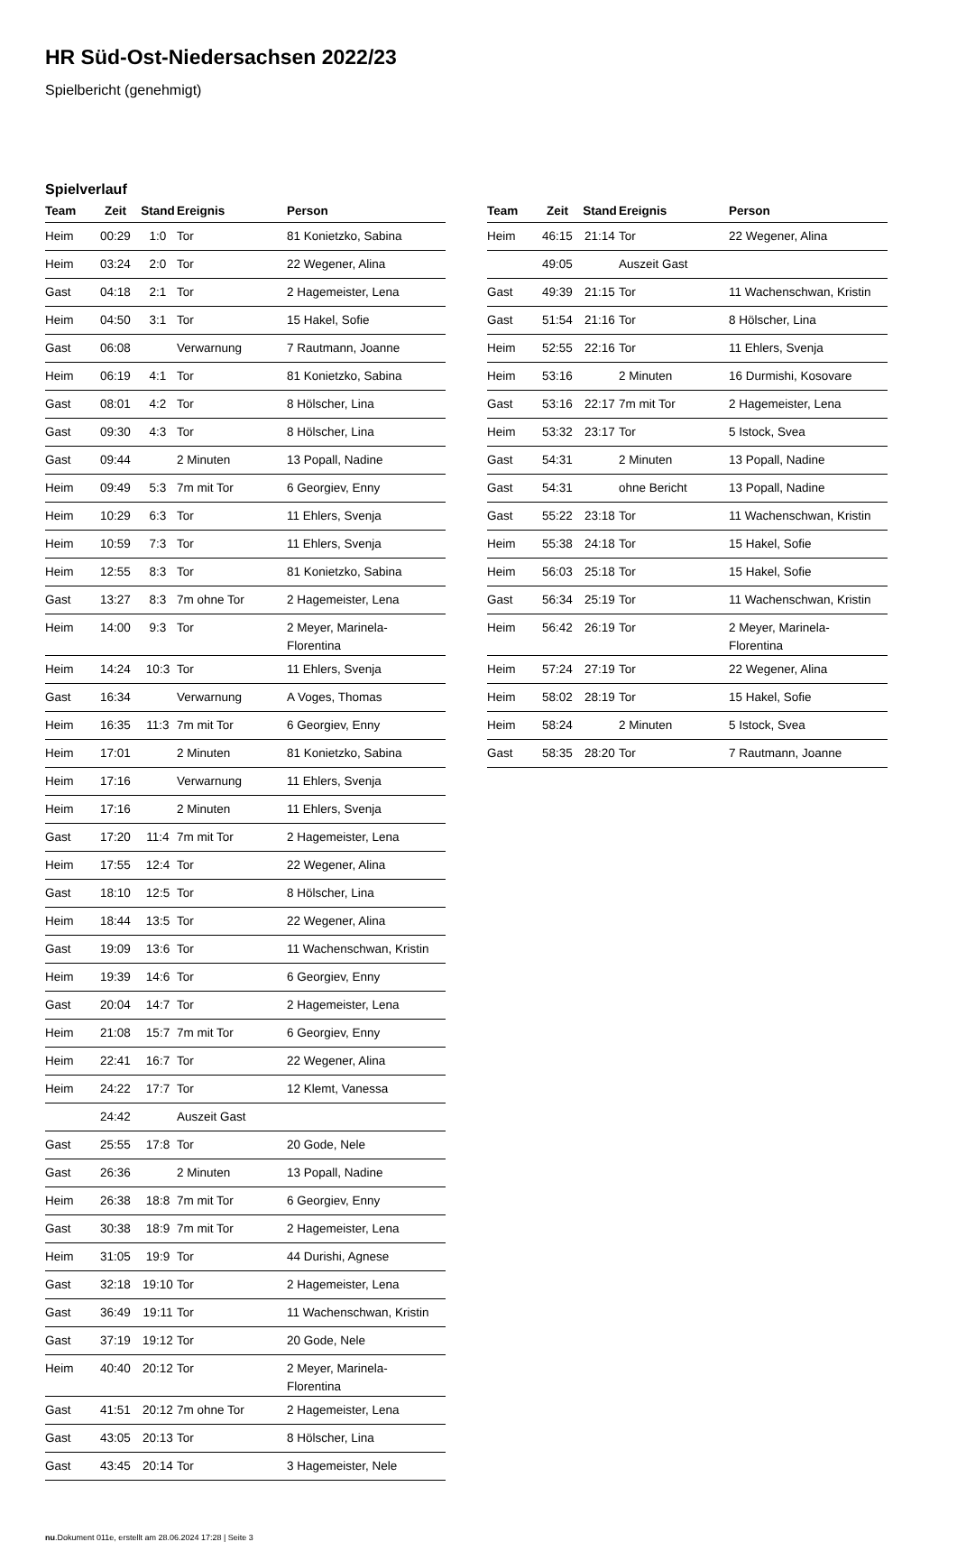HR Süd-Ost-Niedersachsen 2022/23
Spielbericht (genehmigt)
Spielverlauf
| Team | Zeit | Stand | Ereignis | Person |
| --- | --- | --- | --- | --- |
| Heim | 00:29 | 1:0 | Tor | 81 Konietzko, Sabina |
| Heim | 03:24 | 2:0 | Tor | 22 Wegener, Alina |
| Gast | 04:18 | 2:1 | Tor | 2 Hagemeister, Lena |
| Heim | 04:50 | 3:1 | Tor | 15 Hakel, Sofie |
| Gast | 06:08 | | Verwarnung | 7 Rautmann, Joanne |
| Heim | 06:19 | 4:1 | Tor | 81 Konietzko, Sabina |
| Gast | 08:01 | 4:2 | Tor | 8 Hölscher, Lina |
| Gast | 09:30 | 4:3 | Tor | 8 Hölscher, Lina |
| Gast | 09:44 | | 2 Minuten | 13 Popall, Nadine |
| Heim | 09:49 | 5:3 | 7m mit Tor | 6 Georgiev, Enny |
| Heim | 10:29 | 6:3 | Tor | 11 Ehlers, Svenja |
| Heim | 10:59 | 7:3 | Tor | 11 Ehlers, Svenja |
| Heim | 12:55 | 8:3 | Tor | 81 Konietzko, Sabina |
| Gast | 13:27 | 8:3 | 7m ohne Tor | 2 Hagemeister, Lena |
| Heim | 14:00 | 9:3 | Tor | 2 Meyer, Marinela- Florentina |
| Heim | 14:24 | 10:3 | Tor | 11 Ehlers, Svenja |
| Gast | 16:34 | | Verwarnung | A Voges, Thomas |
| Heim | 16:35 | 11:3 | 7m mit Tor | 6 Georgiev, Enny |
| Heim | 17:01 | | 2 Minuten | 81 Konietzko, Sabina |
| Heim | 17:16 | | Verwarnung | 11 Ehlers, Svenja |
| Heim | 17:16 | | 2 Minuten | 11 Ehlers, Svenja |
| Gast | 17:20 | 11:4 | 7m mit Tor | 2 Hagemeister, Lena |
| Heim | 17:55 | 12:4 | Tor | 22 Wegener, Alina |
| Gast | 18:10 | 12:5 | Tor | 8 Hölscher, Lina |
| Heim | 18:44 | 13:5 | Tor | 22 Wegener, Alina |
| Gast | 19:09 | 13:6 | Tor | 11 Wachenschwan, Kristin |
| Heim | 19:39 | 14:6 | Tor | 6 Georgiev, Enny |
| Gast | 20:04 | 14:7 | Tor | 2 Hagemeister, Lena |
| Heim | 21:08 | 15:7 | 7m mit Tor | 6 Georgiev, Enny |
| Heim | 22:41 | 16:7 | Tor | 22 Wegener, Alina |
| Heim | 24:22 | 17:7 | Tor | 12 Klemt, Vanessa |
| | 24:42 | | Auszeit Gast | |
| Gast | 25:55 | 17:8 | Tor | 20 Gode, Nele |
| Gast | 26:36 | | 2 Minuten | 13 Popall, Nadine |
| Heim | 26:38 | 18:8 | 7m mit Tor | 6 Georgiev, Enny |
| Gast | 30:38 | 18:9 | 7m mit Tor | 2 Hagemeister, Lena |
| Heim | 31:05 | 19:9 | Tor | 44 Durishi, Agnese |
| Gast | 32:18 | 19:10 | Tor | 2 Hagemeister, Lena |
| Gast | 36:49 | 19:11 | Tor | 11 Wachenschwan, Kristin |
| Gast | 37:19 | 19:12 | Tor | 20 Gode, Nele |
| Heim | 40:40 | 20:12 | Tor | 2 Meyer, Marinela- Florentina |
| Gast | 41:51 | 20:12 | 7m ohne Tor | 2 Hagemeister, Lena |
| Gast | 43:05 | 20:13 | Tor | 8 Hölscher, Lina |
| Gast | 43:45 | 20:14 | Tor | 3 Hagemeister, Nele |
| Team | Zeit | Stand | Ereignis | Person |
| --- | --- | --- | --- | --- |
| Heim | 46:15 | 21:14 | Tor | 22 Wegener, Alina |
| | 49:05 | | Auszeit Gast | |
| Gast | 49:39 | 21:15 | Tor | 11 Wachenschwan, Kristin |
| Gast | 51:54 | 21:16 | Tor | 8 Hölscher, Lina |
| Heim | 52:55 | 22:16 | Tor | 11 Ehlers, Svenja |
| Heim | 53:16 | | 2 Minuten | 16 Durmishi, Kosovare |
| Gast | 53:16 | 22:17 | 7m mit Tor | 2 Hagemeister, Lena |
| Heim | 53:32 | 23:17 | Tor | 5 Istock, Svea |
| Gast | 54:31 | | 2 Minuten | 13 Popall, Nadine |
| Gast | 54:31 | | ohne Bericht | 13 Popall, Nadine |
| Gast | 55:22 | 23:18 | Tor | 11 Wachenschwan, Kristin |
| Heim | 55:38 | 24:18 | Tor | 15 Hakel, Sofie |
| Heim | 56:03 | 25:18 | Tor | 15 Hakel, Sofie |
| Gast | 56:34 | 25:19 | Tor | 11 Wachenschwan, Kristin |
| Heim | 56:42 | 26:19 | Tor | 2 Meyer, Marinela- Florentina |
| Heim | 57:24 | 27:19 | Tor | 22 Wegener, Alina |
| Heim | 58:02 | 28:19 | Tor | 15 Hakel, Sofie |
| Heim | 58:24 | | 2 Minuten | 5 Istock, Svea |
| Gast | 58:35 | 28:20 | Tor | 7 Rautmann, Joanne |
nu.Dokument 011e, erstellt am 28.06.2024 17:28 | Seite 3